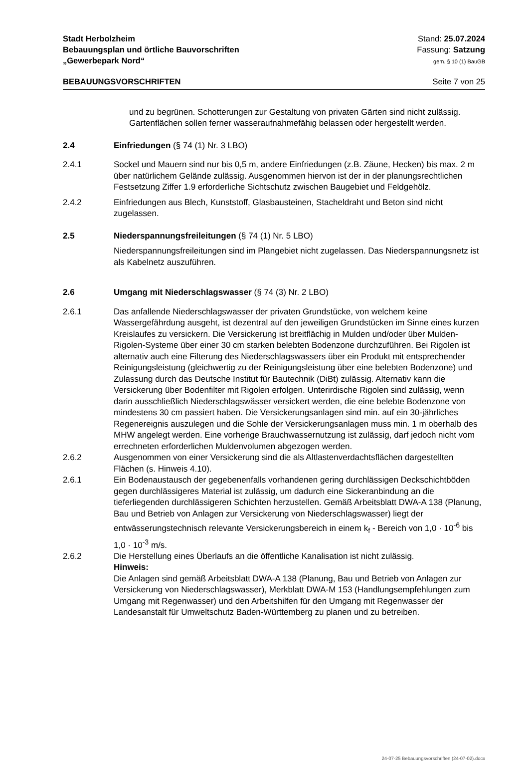Stadt Herbolzheim
Bebauungsplan und örtliche Bauvorschriften
„Gewerbepark Nord“
Stand: 25.07.2024
Fassung: Satzung
gem. § 10 (1) BauGB
BEBAUUNGSVORSCHRIFTEN Seite 7 von 25
und zu begrünen. Schotterungen zur Gestaltung von privaten Gärten sind nicht zulässig. Gartenflächen sollen ferner wasseraufnahmefähig belassen oder hergestellt werden.
2.4 Einfriedungen (§ 74 (1) Nr. 3 LBO)
2.4.1 Sockel und Mauern sind nur bis 0,5 m, andere Einfriedungen (z.B. Zäune, Hecken) bis max. 2 m über natürlichem Gelände zulässig. Ausgenommen hiervon ist der in der planungsrechtlichen Festsetzung Ziffer 1.9 erforderliche Sichtschutz zwischen Baugebiet und Feldgehölz.
2.4.2 Einfriedungen aus Blech, Kunststoff, Glasbausteinen, Stacheldraht und Beton sind nicht zugelassen.
2.5 Niederspannungsfreileitungen (§ 74 (1) Nr. 5 LBO)
Niederspannungsfreileitungen sind im Plangebiet nicht zugelassen. Das Niederspannungsnetz ist als Kabelnetz auszuführen.
2.6 Umgang mit Niederschlagswasser (§ 74 (3) Nr. 2 LBO)
2.6.1 Das anfallende Niederschlagswasser der privaten Grundstücke, von welchem keine Wassergefährdung ausgeht, ist dezentral auf den jeweiligen Grundstücken im Sinne eines kurzen Kreislaufes zu versickern. Die Versickerung ist breitflächig in Mulden und/oder über Mulden-Rigolen-Systeme über einer 30 cm starken belebten Bodenzone durchzuführen. Bei Rigolen ist alternativ auch eine Filterung des Niederschlagswassers über ein Produkt mit entsprechender Reinigungsleistung (gleichwertig zu der Reinigungsleistung über eine belebten Bodenzone) und Zulassung durch das Deutsche Institut für Bautechnik (DiBt) zulässig. Alternativ kann die Versickerung über Bodenfilter mit Rigolen erfolgen. Unterirdische Rigolen sind zulässig, wenn darin ausschließlich Niederschlagswässer versickert werden, die eine belebte Bodenzone von mindestens 30 cm passiert haben. Die Versickerungsanlagen sind min. auf ein 30-jährliches Regenereignis auszulegen und die Sohle der Versickerungsanlagen muss min. 1 m oberhalb des MHW angelegt werden. Eine vorherige Brauchwassernutzung ist zulässig, darf jedoch nicht vom errechneten erforderlichen Muldenvolumen abgezogen werden.
2.6.2 Ausgenommen von einer Versickerung sind die als Altlastenverdachtsflächen dargestellten Flächen (s. Hinweis 4.10).
2.6.1 Ein Bodenaustausch der gegebenenfalls vorhandenen gering durchlässigen Deckschichtböden gegen durchlässigeres Material ist zulässig, um dadurch eine Sickeranbindung an die tieferliegenden durchlässigeren Schichten herzustellen. Gemäß Arbeitsblatt DWA-A 138 (Planung, Bau und Betrieb von Anlagen zur Versickerung von Niederschlagswasser) liegt der entwässerungstechnisch relevante Versickerungsbereich in einem k<sub>f</sub> - Bereich von 1,0 · 10<sup>-6</sup> bis 1,0 · 10<sup>-3</sup> m/s.
2.6.2 Die Herstellung eines Überlaufs an die öffentliche Kanalisation ist nicht zulässig.
Hinweis:
Die Anlagen sind gemäß Arbeitsblatt DWA-A 138 (Planung, Bau und Betrieb von Anlagen zur Versickerung von Niederschlagswasser), Merkblatt DWA-M 153 (Handlungsempfehlungen zum Umgang mit Regenwasser) und den Arbeitshilfen für den Umgang mit Regenwasser der Landesanstalt für Umweltschutz Baden-Württemberg zu planen und zu betreiben.
24-07-25 Bebauungsvorschriften (24-07-02).docx